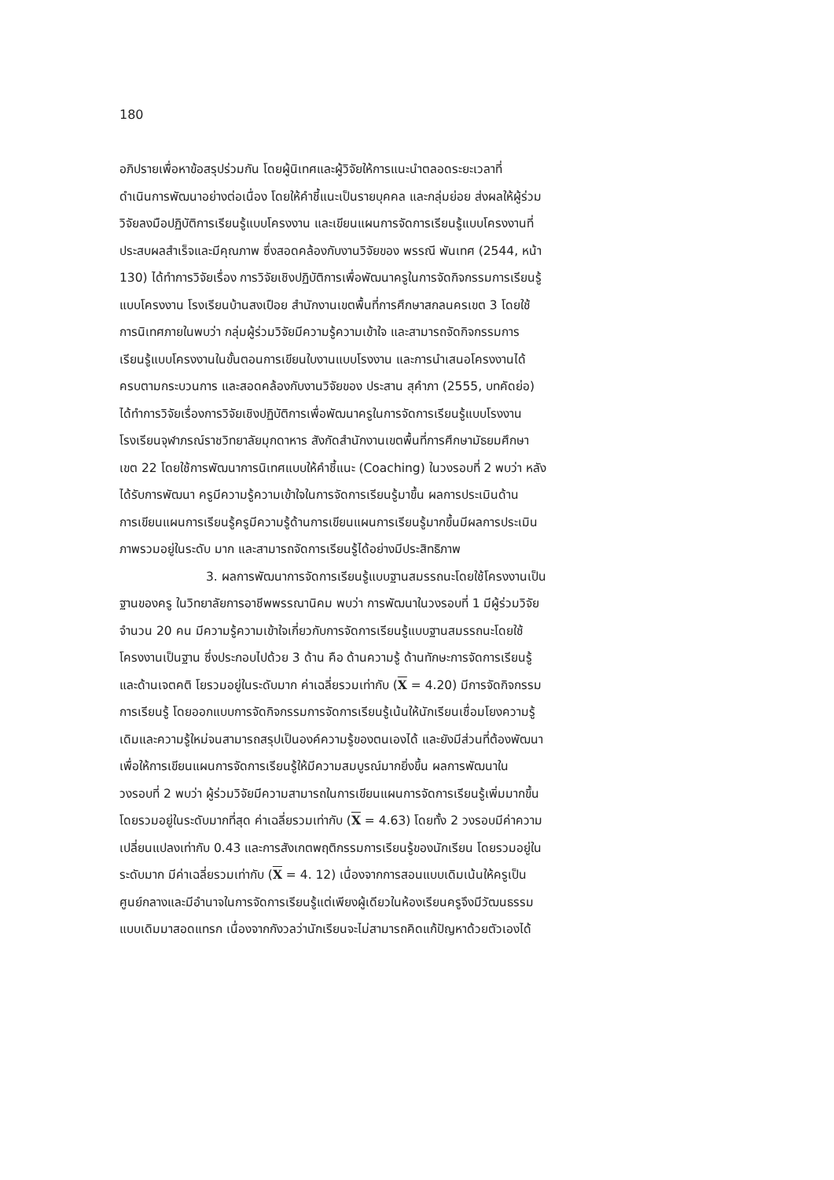180
อภิปรายเพื่อหาข้อสรุปร่วมกัน โดยผู้นิเทศและผู้วิจัยให้การแนะนำตลอดระยะเวลาที่
ดำเนินการพัฒนาอย่างต่อเนื่อง โดยให้คำชี้แนะเป็นรายบุคคล และกลุ่มย่อย ส่งผลให้ผู้ร่วม
วิจัยลงมือปฏิบัติการเรียนรู้แบบโครงงาน และเขียนแผนการจัดการเรียนรู้แบบโครงงานที่
ประสบผลสำเร็จและมีคุณภาพ ซึ่งสอดคล้องกับงานวิจัยของ พรรณี พันเทศ (2544, หน้า
130) ได้ทำการวิจัยเรื่อง การวิจัยเชิงปฏิบัติการเพื่อพัฒนาครูในการจัดกิจกรรมการเรียนรู้
แบบโครงงาน โรงเรียนบ้านสงเปือย สำนักงานเขตพื้นที่การศึกษาสกลนครเขต 3 โดยใช้
การนิเทศภายในพบว่า กลุ่มผู้ร่วมวิจัยมีความรู้ความเข้าใจ และสามารถจัดกิจกรรมการ
เรียนรู้แบบโครงงานในขั้นตอนการเขียนใบงานแบบโรงงาน และการนำเสนอโครงงานได้
ครบตามกระบวนการ และสอดคล้องกับงานวิจัยของ ประสาน สุคำภา (2555, บทคัดย่อ)
ได้ทำการวิจัยเรื่องการวิจัยเชิงปฏิบัติการเพื่อพัฒนาครูในการจัดการเรียนรู้แบบโรงงาน
โรงเรียนจุฬาภรณ์ราชวิทยาลัยมุกดาหาร สังกัดสำนักงานเขตพื้นที่การศึกษามัธยมศึกษา
เขต 22 โดยใช้การพัฒนาการนิเทศแบบให้คำชี้แนะ (Coaching) ในวงรอบที่ 2 พบว่า หลัง
ได้รับการพัฒนา ครูมีความรู้ความเข้าใจในการจัดการเรียนรู้มาขึ้น ผลการประเมินด้าน
การเขียนแผนการเรียนรู้ครูมีความรู้ด้านการเขียนแผนการเรียนรู้มากขึ้นมีผลการประเมิน
ภาพรวมอยู่ในระดับ มาก และสามารถจัดการเรียนรู้ได้อย่างมีประสิทธิภาพ
3. ผลการพัฒนาการจัดการเรียนรู้แบบฐานสมรรถนะโดยใช้โครงงานเป็น
ฐานของครู ในวิทยาลัยการอาชีพพรรณานิคม พบว่า การพัฒนาในวงรอบที่ 1 มีผู้ร่วมวิจัย
จำนวน 20 คน มีความรู้ความเข้าใจเกี่ยวกับการจัดการเรียนรู้แบบฐานสมรรถนะโดยใช้
โครงงานเป็นฐาน ซึ่งประกอบไปด้วย 3 ด้าน คือ ด้านความรู้ ด้านทักษะการจัดการเรียนรู้
และด้านเจตคติ โยรวมอยู่ในระดับมาก ค่าเฉลี่ยรวมเท่ากับ (X = 4.20) มีการจัดกิจกรรม
การเรียนรู้ โดยออกแบบการจัดกิจกรรมการจัดการเรียนรู้เน้นให้นักเรียนเชื่อมโยงความรู้
เดิมและความรู้ใหม่จนสามารถสรุปเป็นองค์ความรู้ของตนเองได้ และยังมีส่วนที่ต้องพัฒนา
เพื่อให้การเขียนแผนการจัดการเรียนรู้ให้มีความสมบูรณ์มากยิ่งขึ้น ผลการพัฒนาใน
วงรอบที่ 2 พบว่า ผู้ร่วมวิจัยมีความสามารถในการเขียนแผนการจัดการเรียนรู้เพิ่มมากขึ้น
โดยรวมอยู่ในระดับมากที่สุด ค่าเฉลี่ยรวมเท่ากับ (X = 4.63) โดยทั้ง 2 วงรอบมีค่าความ
เปลี่ยนแปลงเท่ากับ 0.43 และการสังเกตพฤติกรรมการเรียนรู้ของนักเรียน โดยรวมอยู่ใน
ระดับมาก มีค่าเฉลี่ยรวมเท่ากับ (X = 4. 12) เนื่องจากการสอนแบบเดิมเน้นให้ครูเป็น
ศูนย์กลางและมีอำนาจในการจัดการเรียนรู้แต่เพียงผู้เดียวในห้องเรียนครูจึงมีวัฒนธรรม
แบบเดิมมาสอดแทรก เนื่องจากกังวลว่านักเรียนจะไม่สามารถคิดแก้ปัญหาด้วยตัวเองได้